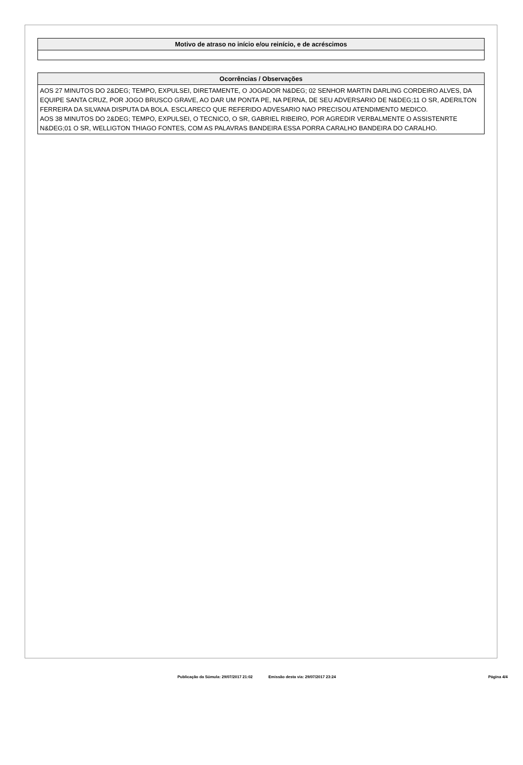| Motivo de atraso no início e/ou reinício, e de acréscimos |
| --- |
| Ocorrências / Observações |
| --- |
| AOS 27 MINUTOS DO 2&DEG; TEMPO, EXPULSEI, DIRETAMENTE, O JOGADOR N&DEG; 02 SENHOR MARTIN DARLING CORDEIRO ALVES, DA EQUIPE SANTA CRUZ, POR JOGO BRUSCO GRAVE, AO DAR UM PONTA PE, NA PERNA, DE SEU ADVERSARIO DE N&DEG;11 O SR, ADERILTON FERREIRA DA SILVANA DISPUTA DA BOLA. ESCLARECO QUE REFERIDO ADVESARIO NAO PRECISOU ATENDIMENTO MEDICO. AOS 38 MINUTOS DO 2&DEG; TEMPO, EXPULSEI, O TECNICO, O SR, GABRIEL RIBEIRO, POR AGREDIR VERBALMENTE O ASSISTENRTE N&DEG;01 O SR, WELLIGTON THIAGO FONTES, COM AS PALAVRAS BANDEIRA ESSA PORRA CARALHO BANDEIRA DO CARALHO. |
Publicação da Súmula: 29/07/2017 21:02 Emissão desta via: 29/07/2017 23:24 Página 4/4